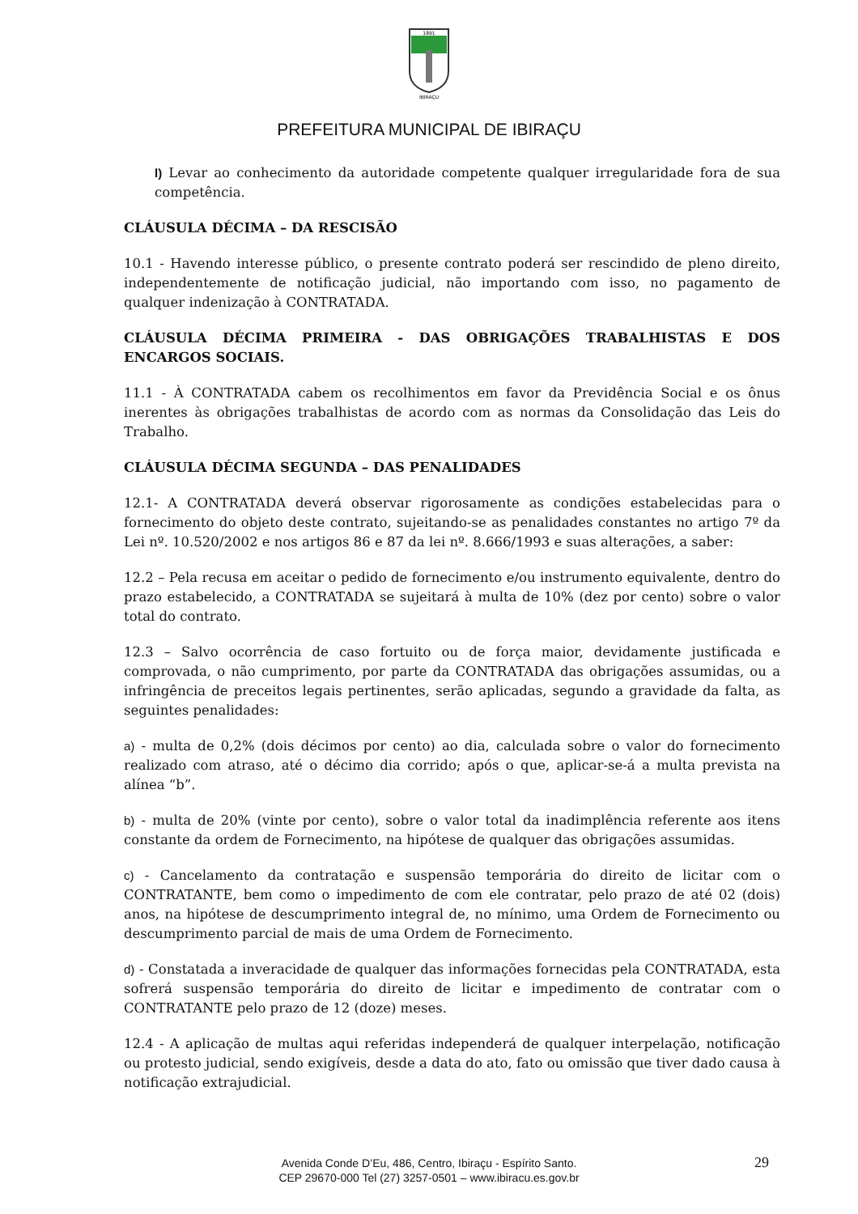1891
IBIRAÇU
PREFEITURA MUNICIPAL DE IBIRAÇU
l) Levar ao conhecimento da autoridade competente qualquer irregularidade fora de sua competência.
CLÁUSULA DÉCIMA – DA RESCISÃO
10.1 - Havendo interesse público, o presente contrato poderá ser rescindido de pleno direito, independentemente de notificação judicial, não importando com isso, no pagamento de qualquer indenização à CONTRATADA.
CLÁUSULA DÉCIMA PRIMEIRA - DAS OBRIGAÇÕES TRABALHISTAS E DOS ENCARGOS SOCIAIS.
11.1 - À CONTRATADA cabem os recolhimentos em favor da Previdência Social e os ônus inerentes às obrigações trabalhistas de acordo com as normas da Consolidação das Leis do Trabalho.
CLÁUSULA DÉCIMA SEGUNDA – DAS PENALIDADES
12.1- A CONTRATADA deverá observar rigorosamente as condições estabelecidas para o fornecimento do objeto deste contrato, sujeitando-se as penalidades constantes no artigo 7º da Lei nº. 10.520/2002 e nos artigos 86 e 87 da lei nº. 8.666/1993 e suas alterações, a saber:
12.2 – Pela recusa em aceitar o pedido de fornecimento e/ou instrumento equivalente, dentro do prazo estabelecido, a CONTRATADA se sujeitará à multa de 10% (dez por cento) sobre o valor total do contrato.
12.3 – Salvo ocorrência de caso fortuito ou de força maior, devidamente justificada e comprovada, o não cumprimento, por parte da CONTRATADA das obrigações assumidas, ou a infringência de preceitos legais pertinentes, serão aplicadas, segundo a gravidade da falta, as seguintes penalidades:
a) - multa de 0,2% (dois décimos por cento) ao dia, calculada sobre o valor do fornecimento realizado com atraso, até o décimo dia corrido; após o que, aplicar-se-á a multa prevista na alínea “b”.
b) - multa de 20% (vinte por cento), sobre o valor total da inadimplência referente aos itens constante da ordem de Fornecimento, na hipótese de qualquer das obrigações assumidas.
c) - Cancelamento da contratação e suspensão temporária do direito de licitar com o CONTRATANTE, bem como o impedimento de com ele contratar, pelo prazo de até 02 (dois) anos, na hipótese de descumprimento integral de, no mínimo, uma Ordem de Fornecimento ou descumprimento parcial de mais de uma Ordem de Fornecimento.
d) - Constatada a inveracidade de qualquer das informações fornecidas pela CONTRATADA, esta sofrerá suspensão temporária do direito de licitar e impedimento de contratar com o CONTRATANTE pelo prazo de 12 (doze) meses.
12.4 - A aplicação de multas aqui referidas independerá de qualquer interpelação, notificação ou protesto judicial, sendo exigíveis, desde a data do ato, fato ou omissão que tiver dado causa à notificação extrajudicial.
Avenida Conde D’Eu, 486, Centro, Ibiraçu - Espírito Santo.
CEP 29670-000 Tel (27) 3257-0501 – www.ibiracu.es.gov.br
29